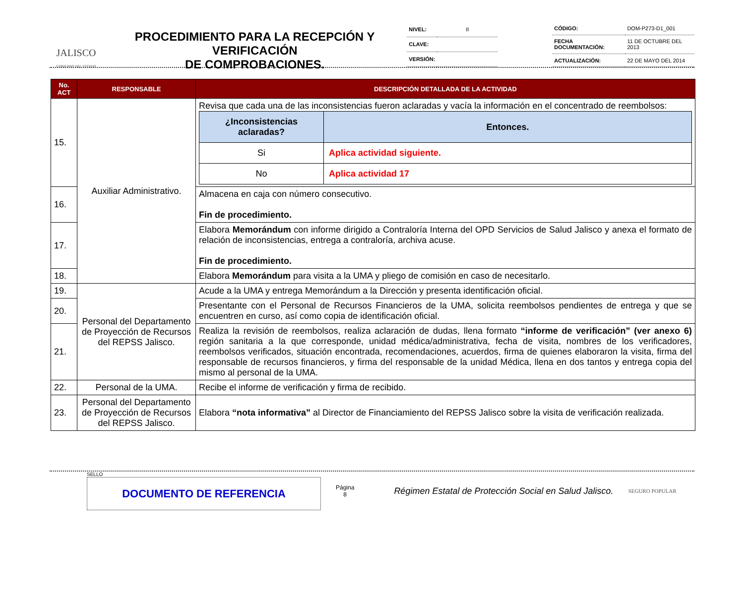JALISCO
GOBIERNO DEL ESTADO
PROCEDIMIENTO PARA LA RECEPCIÓN Y VERIFICACIÓN
DE COMPROBACIONES.
| NIVEL: | II |
| CLAVE: | |
| VERSIÓN: | |
| CÓDIGO: | DOM-P273-D1_001 |
| FECHA DOCUMENTACIÓN: | 11 DE OCTUBRE DEL 2013 |
| ACTUALIZACIÓN: | 22 DE MAYO DEL 2014 |
| No. ACT | RESPONSABLE | DESCRIPCIÓN DETALLADA DE LA ACTIVIDAD |
| --- | --- | --- |
| 15. | Auxiliar Administrativo. | Revisa que cada una de las inconsistencias fueron aclaradas y vacía la información en el concentrado de reembolsos: / ¿Inconsistencias aclaradas? / Entonces. / / --- / --- / / Si / Aplica actividad siguiente. / / No / Aplica actividad 17 / |
| 16. | | Almacena en caja con número consecutivo. Fin de procedimiento. |
| 17. | | Elabora Memorándum con informe dirigido a Contraloría Interna del OPD Servicios de Salud Jalisco y anexa el formato de relación de inconsistencias, entrega a contraloría, archiva acuse. Fin de procedimiento. |
| 18. | | Elabora Memorándum para visita a la UMA y pliego de comisión en caso de necesitarlo. |
| 19. | Personal del Departamento de Proyección de Recursos del REPSS Jalisco. | Acude a la UMA y entrega Memorándum a la Dirección y presenta identificación oficial. |
| 20. | | Presentante con el Personal de Recursos Financieros de la UMA, solicita reembolsos pendientes de entrega y que se encuentren en curso, así como copia de identificación oficial. |
| 21. | | Realiza la revisión de reembolsos, realiza aclaración de dudas, llena formato “informe de verificación” (ver anexo 6) región sanitaria a la que corresponde, unidad médica/administrativa, fecha de visita, nombres de los verificadores, reembolsos verificados, situación encontrada, recomendaciones, acuerdos, firma de quienes elaboraron la visita, firma del responsable de recursos financieros, y firma del responsable de la unidad Médica, llena en dos tantos y entrega copia del mismo al personal de la UMA. |
| 22. | Personal de la UMA. | Recibe el informe de verificación y firma de recibido. |
| 23. | Personal del Departamento de Proyección de Recursos del REPSS Jalisco. | Elabora “nota informativa” al Director de Financiamiento del REPSS Jalisco sobre la visita de verificación realizada. |
SELLO
DOCUMENTO DE REFERENCIA
Página
8
Régimen Estatal de Protección Social en Salud Jalisco.
SEGURO POPULAR